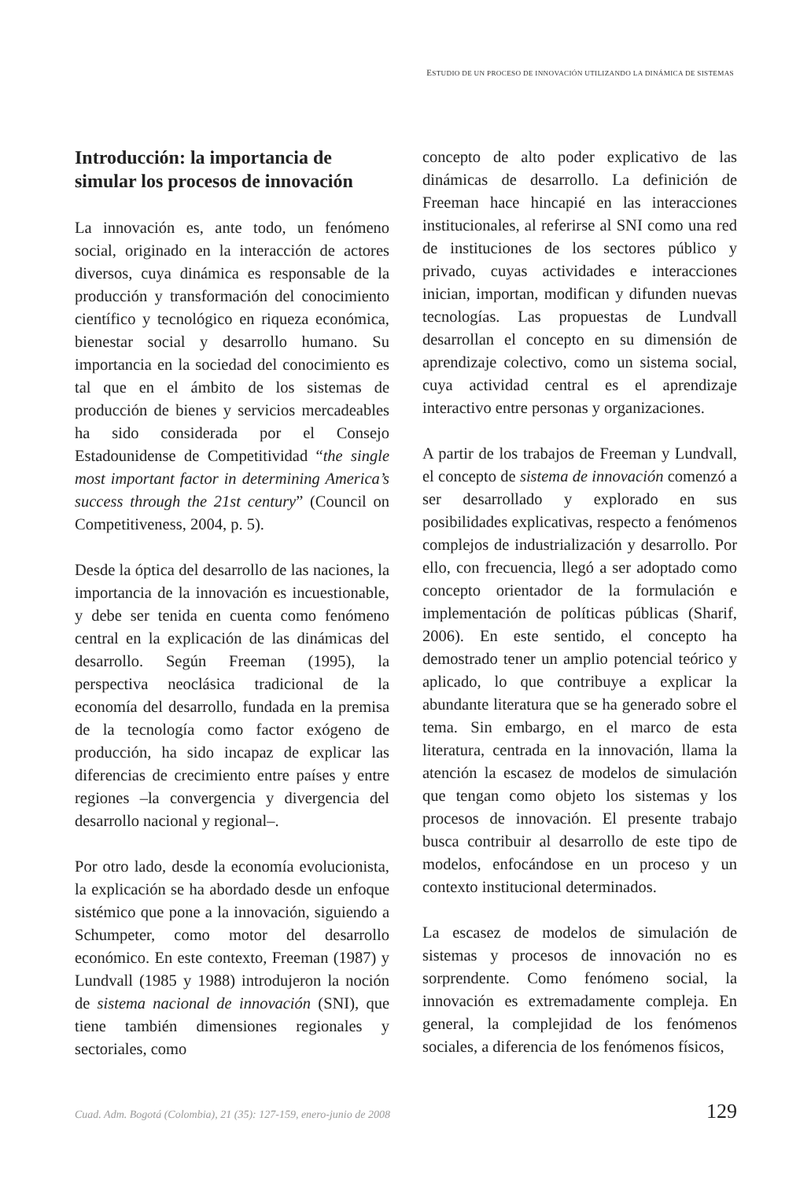ESTUDIO DE UN PROCESO DE INNOVACIÓN UTILIZANDO LA DINÁMICA DE SISTEMAS
Introducción: la importancia de simular los procesos de innovación
La innovación es, ante todo, un fenómeno social, originado en la interacción de actores diversos, cuya dinámica es responsable de la producción y transformación del conocimiento científico y tecnológico en riqueza económica, bienestar social y desarrollo humano. Su importancia en la sociedad del conocimiento es tal que en el ámbito de los sistemas de producción de bienes y servicios mercadeables ha sido considerada por el Consejo Estadounidense de Competitividad “the single most important factor in determining America’s success through the 21st century” (Council on Competitiveness, 2004, p. 5).
Desde la óptica del desarrollo de las naciones, la importancia de la innovación es incuestionable, y debe ser tenida en cuenta como fenómeno central en la explicación de las dinámicas del desarrollo. Según Freeman (1995), la perspectiva neoclásica tradicional de la economía del desarrollo, fundada en la premisa de la tecnología como factor exógeno de producción, ha sido incapaz de explicar las diferencias de crecimiento entre países y entre regiones –la convergencia y divergencia del desarrollo nacional y regional–.
Por otro lado, desde la economía evolucionista, la explicación se ha abordado desde un enfoque sistémico que pone a la innovación, siguiendo a Schumpeter, como motor del desarrollo económico. En este contexto, Freeman (1987) y Lundvall (1985 y 1988) introdujeron la noción de sistema nacional de innovación (SNI), que tiene también dimensiones regionales y sectoriales, como
concepto de alto poder explicativo de las dinámicas de desarrollo. La definición de Freeman hace hincapié en las interacciones institucionales, al referirse al SNI como una red de instituciones de los sectores público y privado, cuyas actividades e interacciones inician, importan, modifican y difunden nuevas tecnologías. Las propuestas de Lundvall desarrollan el concepto en su dimensión de aprendizaje colectivo, como un sistema social, cuya actividad central es el aprendizaje interactivo entre personas y organizaciones.
A partir de los trabajos de Freeman y Lundvall, el concepto de sistema de innovación comenzó a ser desarrollado y explorado en sus posibilidades explicativas, respecto a fenómenos complejos de industrialización y desarrollo. Por ello, con frecuencia, llegó a ser adoptado como concepto orientador de la formulación e implementación de políticas públicas (Sharif, 2006). En este sentido, el concepto ha demostrado tener un amplio potencial teórico y aplicado, lo que contribuye a explicar la abundante literatura que se ha generado sobre el tema. Sin embargo, en el marco de esta literatura, centrada en la innovación, llama la atención la escasez de modelos de simulación que tengan como objeto los sistemas y los procesos de innovación. El presente trabajo busca contribuir al desarrollo de este tipo de modelos, enfocándose en un proceso y un contexto institucional determinados.
La escasez de modelos de simulación de sistemas y procesos de innovación no es sorprendente. Como fenómeno social, la innovación es extremadamente compleja. En general, la complejidad de los fenómenos sociales, a diferencia de los fenómenos físicos,
Cuad. Adm. Bogotá (Colombia), 21 (35): 127-159, enero-junio de 2008 129